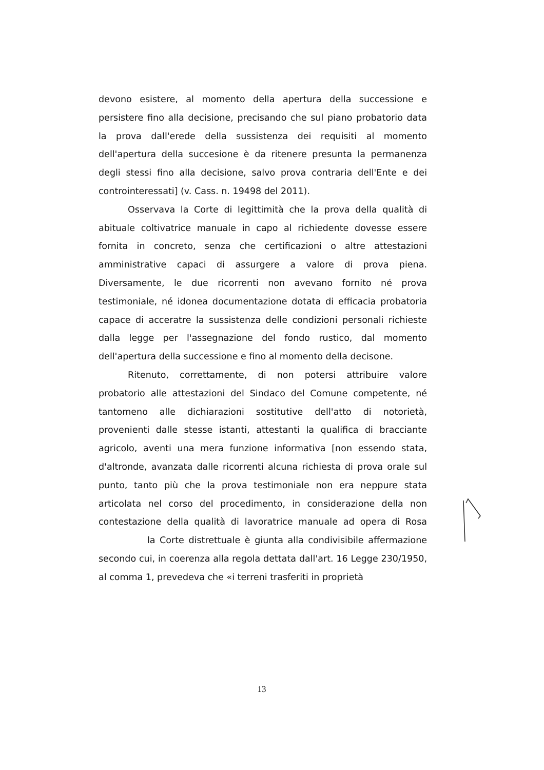devono esistere, al momento della apertura della successione e persistere fino alla decisione, precisando che sul piano probatorio data la prova dall'erede della sussistenza dei requisiti al momento dell'apertura della succesione è da ritenere presunta la permanenza degli stessi fino alla decisione, salvo prova contraria dell'Ente e dei controinteressati] (v. Cass. n. 19498 del 2011).
Osservava la Corte di legittimità che la prova della qualità di abituale coltivatrice manuale in capo al richiedente dovesse essere fornita in concreto, senza che certificazioni o altre attestazioni amministrative capaci di assurgere a valore di prova piena. Diversamente, le due ricorrenti non avevano fornito né prova testimoniale, né idonea documentazione dotata di efficacia probatoria capace di acceratre la sussistenza delle condizioni personali richieste dalla legge per l'assegnazione del fondo rustico, dal momento dell'apertura della successione e fino al momento della decisone.
Ritenuto, correttamente, di non potersi attribuire valore probatorio alle attestazioni del Sindaco del Comune competente, né tantomeno alle dichiarazioni sostitutive dell'atto di notorietà, provenienti dalle stesse istanti, attestanti la qualifica di bracciante agricolo, aventi una mera funzione informativa [non essendo stata, d'altronde, avanzata dalle ricorrenti alcuna richiesta di prova orale sul punto, tanto più che la prova testimoniale non era neppure stata articolata nel corso del procedimento, in considerazione della non contestazione della qualità di lavoratrice manuale ad opera di Rosa la Corte distrettuale è giunta alla condivisibile affermazione secondo cui, in coerenza alla regola dettata dall'art. 16 Legge 230/1950, al comma 1, prevedeva che «i terreni trasferiti in proprietà
13